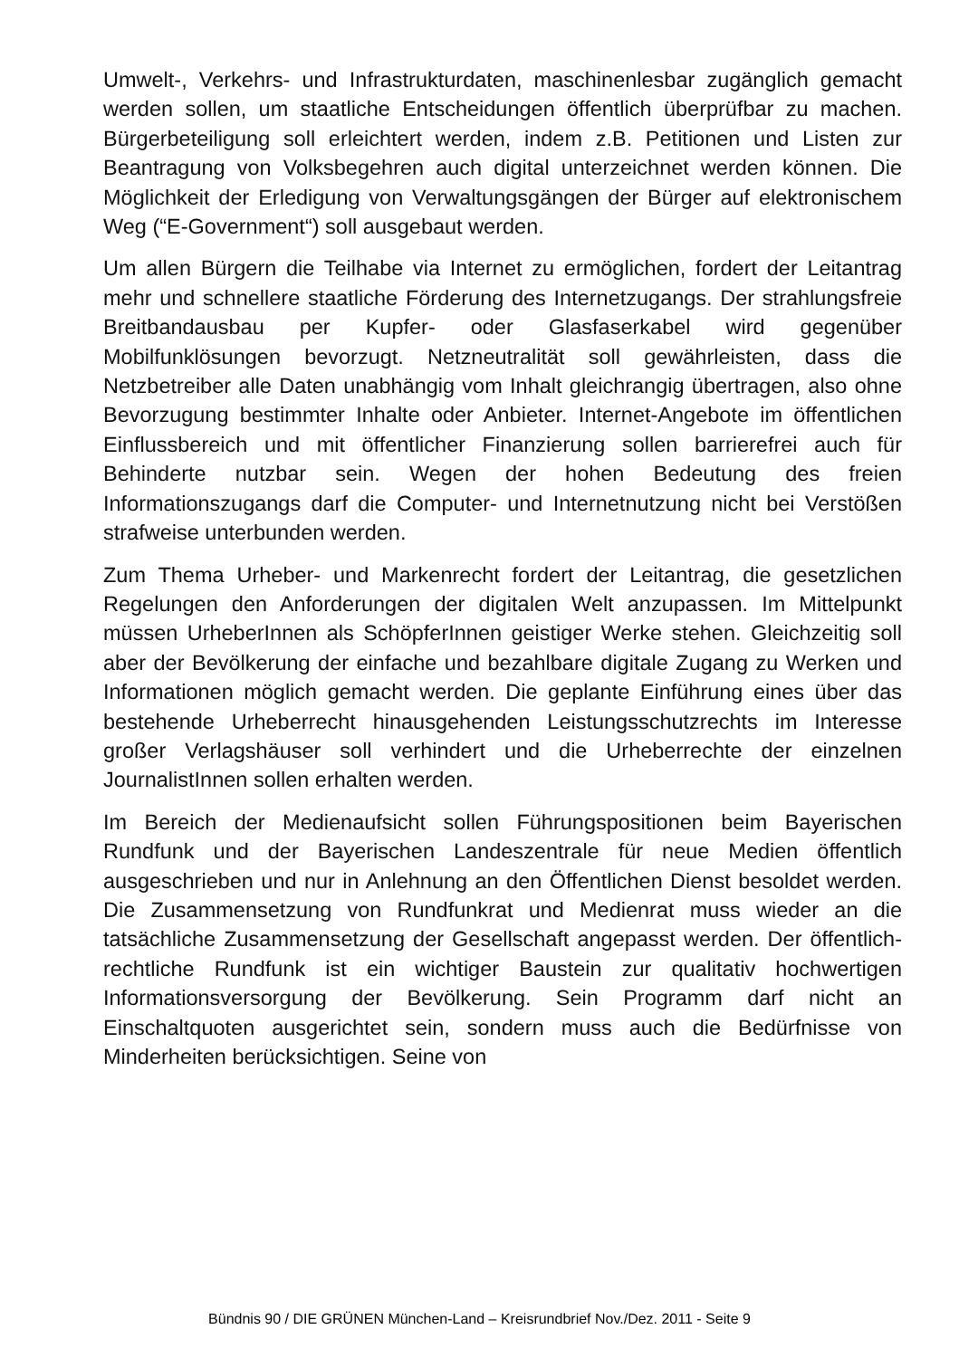Umwelt-, Verkehrs- und Infrastrukturdaten, maschinenlesbar zugänglich gemacht werden sollen, um staatliche Entscheidungen öffentlich überprüfbar zu machen. Bürgerbeteiligung soll erleichtert werden, indem z.B. Petitionen und Listen zur Beantragung von Volksbegehren auch digital unterzeichnet werden können. Die Möglichkeit der Erledigung von Verwaltungsgängen der Bürger auf elektronischem Weg (“E-Government“) soll ausgebaut werden.
Um allen Bürgern die Teilhabe via Internet zu ermöglichen, fordert der Leitantrag mehr und schnellere staatliche Förderung des Internetzugangs. Der strahlungsfreie Breitbandausbau per Kupfer- oder Glasfaserkabel wird gegenüber Mobilfunklösungen bevorzugt. Netzneutralität soll gewährleisten, dass die Netzbetreiber alle Daten unabhängig vom Inhalt gleichrangig übertragen, also ohne Bevorzugung bestimmter Inhalte oder Anbieter. Internet-Angebote im öffentlichen Einflussbereich und mit öffentlicher Finanzierung sollen barrierefrei auch für Behinderte nutzbar sein. Wegen der hohen Bedeutung des freien Informationszugangs darf die Computer- und Internetnutzung nicht bei Verstößen strafweise unterbunden werden.
Zum Thema Urheber- und Markenrecht fordert der Leitantrag, die gesetzlichen Regelungen den Anforderungen der digitalen Welt anzupassen. Im Mittelpunkt müssen UrheberInnen als SchöpferInnen geistiger Werke stehen. Gleichzeitig soll aber der Bevölkerung der einfache und bezahlbare digitale Zugang zu Werken und Informationen möglich gemacht werden. Die geplante Einführung eines über das bestehende Urheberrecht hinausgehenden Leistungsschutzrechts im Interesse großer Verlagshäuser soll verhindert und die Urheberrechte der einzelnen JournalistInnen sollen erhalten werden.
Im Bereich der Medienaufsicht sollen Führungspositionen beim Bayerischen Rundfunk und der Bayerischen Landeszentrale für neue Medien öffentlich ausgeschrieben und nur in Anlehnung an den Öffentlichen Dienst besoldet werden. Die Zusammensetzung von Rundfunkrat und Medienrat muss wieder an die tatsächliche Zusammensetzung der Gesellschaft angepasst werden. Der öffentlich-rechtliche Rundfunk ist ein wichtiger Baustein zur qualitativ hochwertigen Informationsversorgung der Bevölkerung. Sein Programm darf nicht an Einschaltquoten ausgerichtet sein, sondern muss auch die Bedürfnisse von Minderheiten berücksichtigen. Seine von
Bündnis 90 / DIE GRÜNEN München-Land – Kreisrundbrief Nov./Dez. 2011 - Seite 9